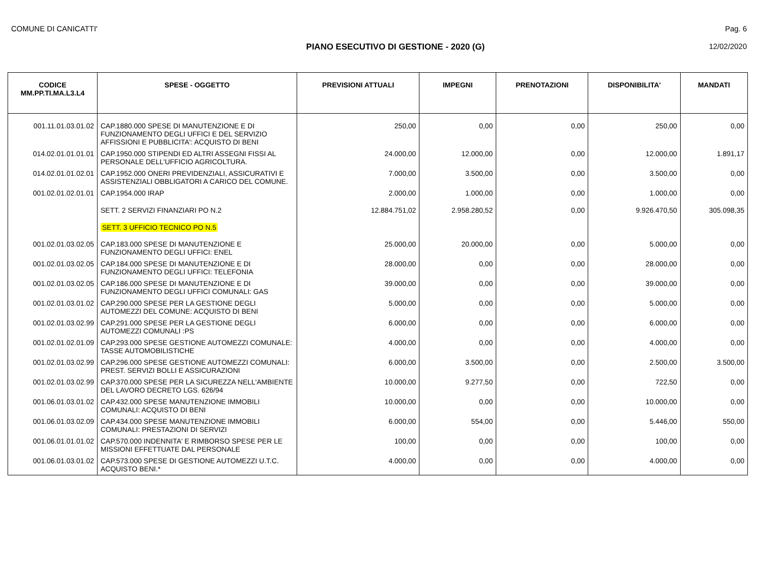COMUNE DI CANICATTI' Pag. 6
PIANO ESECUTIVO DI GESTIONE - 2020 (G) 12/02/2020
| CODICE MM.PP.TI.MA.L3.L4 | SPESE - OGGETTO | PREVISIONI ATTUALI | IMPEGNI | PRENOTAZIONI | DISPONIBILITA' | MANDATI |
| --- | --- | --- | --- | --- | --- | --- |
| 001.11.01.03.01.02 | CAP.1880.000 SPESE DI MANUTENZIONE E DI FUNZIONAMENTO DEGLI UFFICI E DEL SERVIZIO AFFISSIONI E PUBBLICITA': ACQUISTO DI BENI | 250,00 | 0,00 | 0,00 | 250,00 | 0,00 |
| 014.02.01.01.01.01 | CAP.1950.000 STIPENDI ED ALTRI ASSEGNI FISSI AL PERSONALE DELL'UFFICIO AGRICOLTURA. | 24.000,00 | 12.000,00 | 0,00 | 12.000,00 | 1.891,17 |
| 014.02.01.01.02.01 | CAP.1952.000 ONERI PREVIDENZIALI, ASSICURATIVI E ASSISTENZIALI OBBLIGATORI A CARICO DEL COMUNE. | 7.000,00 | 3.500,00 | 0,00 | 3.500,00 | 0,00 |
| 001.02.01.02.01.01 | CAP.1954.000 IRAP | 2.000,00 | 1.000,00 | 0,00 | 1.000,00 | 0,00 |
| | SETT. 2 SERVIZI FINANZIARI PO N.2 | 12.884.751,02 | 2.958.280,52 | 0,00 | 9.926.470,50 | 305.098,35 |
| | SETT. 3 UFFICIO TECNICO PO N.5 | | | | | |
| 001.02.01.03.02.05 | CAP.183.000 SPESE DI MANUTENZIONE E FUNZIONAMENTO DEGLI UFFICI: ENEL | 25.000,00 | 20.000,00 | 0,00 | 5.000,00 | 0,00 |
| 001.02.01.03.02.05 | CAP.184.000 SPESE DI MANUTENZIONE E DI FUNZIONAMENTO DEGLI UFFICI: TELEFONIA | 28.000,00 | 0,00 | 0,00 | 28.000,00 | 0,00 |
| 001.02.01.03.02.05 | CAP.186.000 SPESE DI MANUTENZIONE E DI FUNZIONAMENTO DEGLI UFFICI COMUNALI: GAS | 39.000,00 | 0,00 | 0,00 | 39.000,00 | 0,00 |
| 001.02.01.03.01.02 | CAP.290.000 SPESE PER LA GESTIONE DEGLI AUTOMEZZI DEL COMUNE: ACQUISTO DI BENI | 5.000,00 | 0,00 | 0,00 | 5.000,00 | 0,00 |
| 001.02.01.03.02.99 | CAP.291.000 SPESE PER LA GESTIONE DEGLI AUTOMEZZI COMUNALI :PS | 6.000,00 | 0,00 | 0,00 | 6.000,00 | 0,00 |
| 001.02.01.02.01.09 | CAP.293.000 SPESE GESTIONE AUTOMEZZI COMUNALE: TASSE AUTOMOBILISTICHE | 4.000,00 | 0,00 | 0,00 | 4.000,00 | 0,00 |
| 001.02.01.03.02.99 | CAP.296.000 SPESE GESTIONE AUTOMEZZI COMUNALI: PREST. SERVIZI BOLLI E ASSICURAZIONI | 6.000,00 | 3.500,00 | 0,00 | 2.500,00 | 3.500,00 |
| 001.02.01.03.02.99 | CAP.370.000 SPESE PER LA SICUREZZA NELL'AMBIENTE DEL LAVORO DECRETO LGS. 626/94 | 10.000,00 | 9.277,50 | 0,00 | 722,50 | 0,00 |
| 001.06.01.03.01.02 | CAP.432.000 SPESE MANUTENZIONE IMMOBILI COMUNALI: ACQUISTO DI BENI | 10.000,00 | 0,00 | 0,00 | 10.000,00 | 0,00 |
| 001.06.01.03.02.09 | CAP.434.000 SPESE MANUTENZIONE IMMOBILI COMUNALI: PRESTAZIONI DI SERVIZI | 6.000,00 | 554,00 | 0,00 | 5.446,00 | 550,00 |
| 001.06.01.01.01.02 | CAP.570.000 INDENNITA' E RIMBORSO SPESE PER LE MISSIONI EFFETTUATE DAL PERSONALE | 100,00 | 0,00 | 0,00 | 100,00 | 0,00 |
| 001.06.01.03.01.02 | CAP.573.000 SPESE DI GESTIONE AUTOMEZZI U.T.C. ACQUISTO BENI.* | 4.000,00 | 0,00 | 0,00 | 4.000,00 | 0,00 |